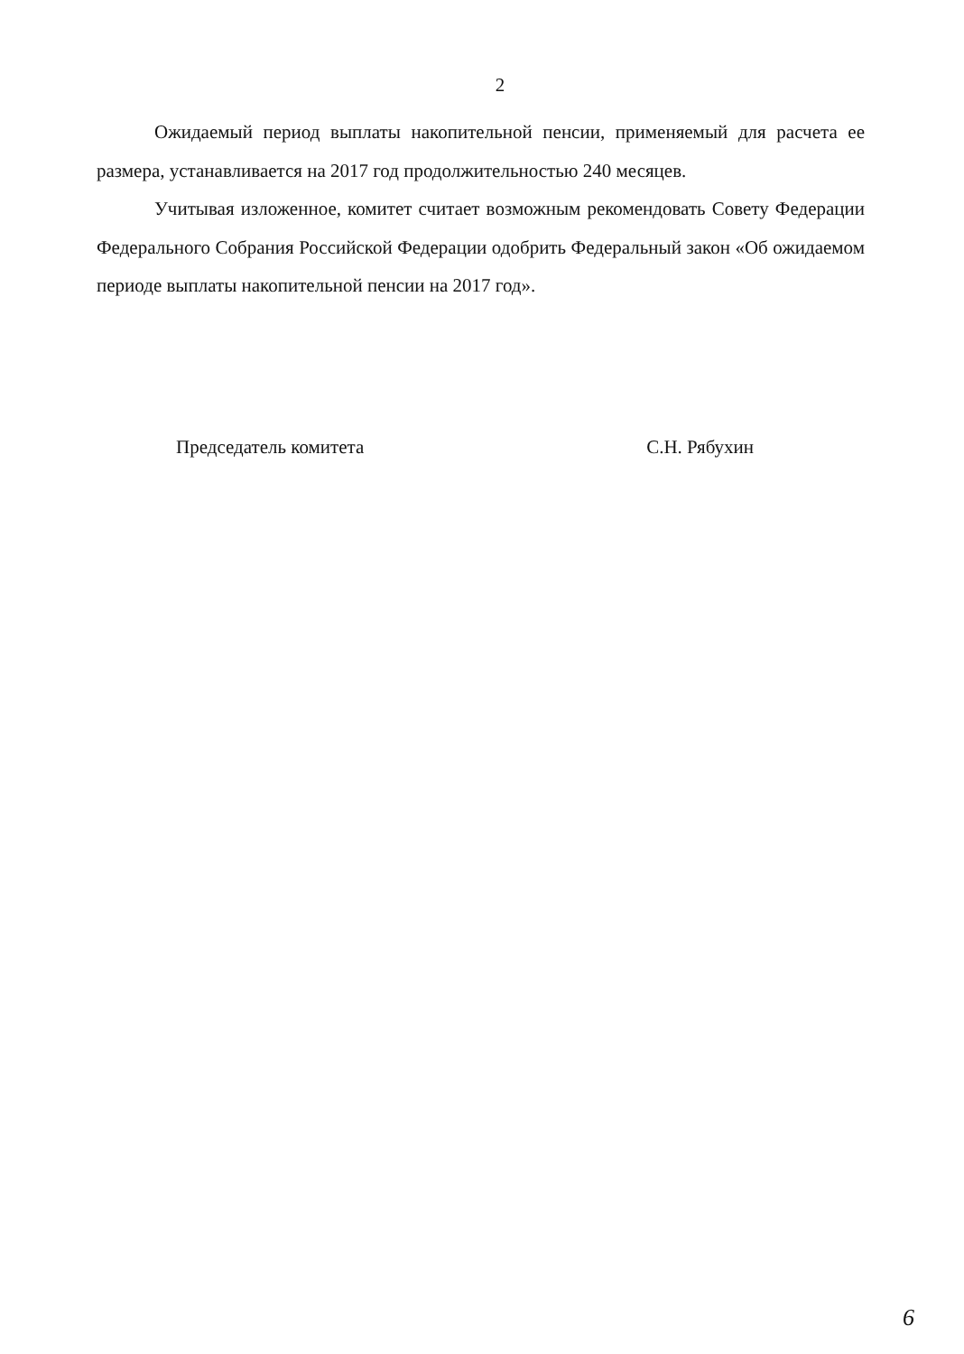2
Ожидаемый период выплаты накопительной пенсии, применяемый для расчета ее размера, устанавливается на 2017 год продолжительностью 240 месяцев.
Учитывая изложенное, комитет считает возможным рекомендовать Совету Федерации Федерального Собрания Российской Федерации одобрить Федеральный закон «Об ожидаемом периоде выплаты накопительной пенсии на 2017 год».
Председатель комитета С.Н. Рябухин
6